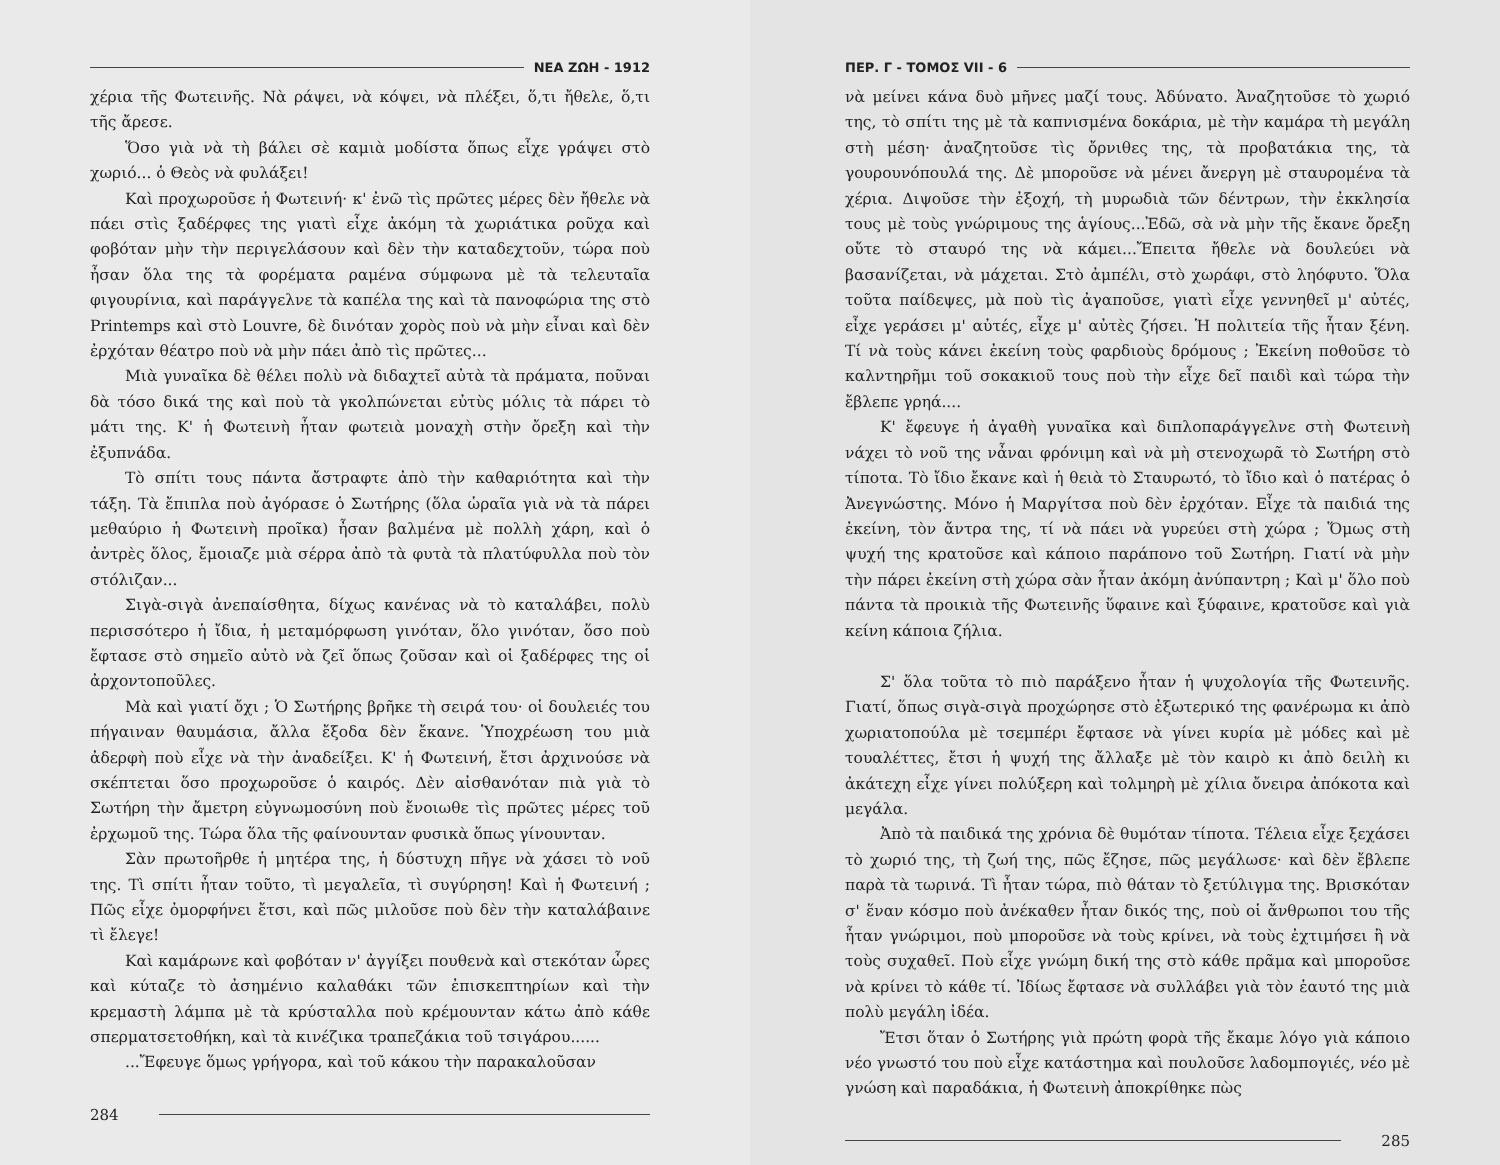ΝΕΑ ΖΩΗ - 1912
χέρια τῆς Φωτεινῆς. Νὰ ράψει, νὰ κόψει, νὰ πλέξει, ὅ,τι ἤθελε, ὅ,τι τῆς ἄρεσε.
Ὅσο γιὰ νὰ τὴ βάλει σὲ καμιὰ μοδίστα ὅπως εἶχε γράψει στὸ χωριό... ὁ Θεὸς νὰ φυλάξει!
Καὶ προχωροῦσε ἡ Φωτεινή· κ' ἐνῶ τὶς πρῶτες μέρες δὲν ἤθελε νὰ πάει στὶς ξαδέρφες της γιατὶ εἶχε ἀκόμη τὰ χωριάτικα ροῦχα καὶ φοβόταν μὴν τὴν περιγελάσουν καὶ δὲν τὴν καταδεχτοῦν, τώρα ποὺ ἦσαν ὅλα της τὰ φορέματα ραμένα σύμφωνα μὲ τὰ τελευταῖα φιγουρίνια, καὶ παράγγελνε τὰ καπέλα της καὶ τὰ πανοφώρια της στὸ Printemps καὶ στὸ Louvre, δὲ δινόταν χορὸς ποὺ νὰ μὴν εἶναι καὶ δὲν ἐρχόταν θέατρο ποὺ νὰ μὴν πάει ἀπὸ τὶς πρῶτες...
Μιὰ γυναῖκα δὲ θέλει πολὺ νὰ διδαχτεῖ αὐτὰ τὰ πράματα, ποῦναι δὰ τόσο δικά της καὶ ποὺ τὰ γκολπώνεται εὐτὺς μόλις τὰ πάρει τὸ μάτι της. Κ' ἡ Φωτεινὴ ἦταν φωτειὰ μοναχὴ στὴν ὄρεξη καὶ τὴν ἐξυπνάδα.
Τὸ σπίτι τους πάντα ἄστραφτε ἀπὸ τὴν καθαριότητα καὶ τὴν τάξη. Τὰ ἔπιπλα ποὺ ἀγόρασε ὁ Σωτήρης (ὅλα ὡραῖα γιὰ νὰ τὰ πάρει μεθαύριο ἡ Φωτεινὴ προῖκα) ἦσαν βαλμένα μὲ πολλὴ χάρη, καὶ ὁ ἀντρὲς ὅλος, ἔμοιαζε μιὰ σέρρα ἀπὸ τὰ φυτὰ τὰ πλατύφυλλα ποὺ τὸν στόλιζαν...
Σιγὰ-σιγὰ ἀνεπαίσθητα, δίχως κανένας νὰ τὸ καταλάβει, πολὺ περισσότερο ἡ ἴδια, ἡ μεταμόρφωση γινόταν, ὅλο γινόταν, ὅσο ποὺ ἔφτασε στὸ σημεῖο αὐτὸ νὰ ζεῖ ὅπως ζοῦσαν καὶ οἱ ξαδέρφες της οἱ ἀρχοντοποῦλες.
Μὰ καὶ γιατί ὄχι ; Ὁ Σωτήρης βρῆκε τὴ σειρά του· οἱ δουλειές του πήγαιναν θαυμάσια, ἄλλα ἔξοδα δὲν ἔκανε. Ὑποχρέωση του μιὰ ἀδερφὴ ποὺ εἶχε νὰ τὴν ἀναδείξει. Κ' ἡ Φωτεινή, ἔτσι ἀρχινούσε νὰ σκέπτεται ὅσο προχωροῦσε ὁ καιρός. Δὲν αἰσθανόταν πιὰ γιὰ τὸ Σωτήρη τὴν ἄμετρη εὐγνωμοσύνη ποὺ ἔνοιωθε τὶς πρῶτες μέρες τοῦ ἐρχωμοῦ της. Τώρα ὅλα τῆς φαίνουνταν φυσικὰ ὅπως γίνουνταν.
Σὰν πρωτοῆρθε ἡ μητέρα της, ἡ δύστυχη πῆγε νὰ χάσει τὸ νοῦ της. Τὶ σπίτι ἦταν τοῦτο, τὶ μεγαλεῖα, τὶ συγύρηση! Καὶ ἡ Φωτεινή ; Πῶς εἶχε ὀμορφήνει ἔτσι, καὶ πῶς μιλοῦσε ποὺ δὲν τὴν καταλάβαινε τὶ ἔλεγε!
Καὶ καμάρωνε καὶ φοβόταν ν' ἀγγίξει πουθενὰ καὶ στεκόταν ὧρες καὶ κύταζε τὸ ἀσημένιο καλαθάκι τῶν ἐπισκεπτηρίων καὶ τὴν κρεμαστὴ λάμπα μὲ τὰ κρύσταλλα ποὺ κρέμουνταν κάτω ἀπὸ κάθε σπερματσετοθήκη, καὶ τὰ κινέζικα τραπεζάκια τοῦ τσιγάρου......
...Ἔφευγε ὅμως γρήγορα, καὶ τοῦ κάκου τὴν παρακαλοῦσαν
284
ΠΕΡ. Γ - ΤΟΜΟΣ VII - 6
νὰ μείνει κάνα δυὸ μῆνες μαζί τους. Ἀδύνατο. Ἀναζητοῦσε τὸ χωριό της, τὸ σπίτι της μὲ τὰ καπνισμένα δοκάρια, μὲ τὴν καμάρα τὴ μεγάλη στὴ μέση· ἀναζητοῦσε τὶς ὄρνιθες της, τὰ προβατάκια της, τὰ γουρουνόπουλά της. Δὲ μποροῦσε νὰ μένει ἄνεργη μὲ σταυρομένα τὰ χέρια. Διψοῦσε τὴν ἐξοχή, τὴ μυρωδιὰ τῶν δέντρων, τὴν ἐκκλησία τους μὲ τοὺς γνώριμους της ἁγίους...Ἐδῶ, σὰ νὰ μὴν τῆς ἔκανε ὄρεξη οὔτε τὸ σταυρό της νὰ κάμει...Ἔπειτα ἤθελε νὰ δουλεύει νὰ βασανίζεται, νὰ μάχεται. Στὸ ἀμπέλι, στὸ χωράφι, στὸ ληόφυτο. Ὅλα τοῦτα παίδεψες, μὰ ποὺ τὶς ἀγαποῦσε, γιατὶ εἶχε γεννηθεῖ μ' αὐτές, εἶχε γεράσει μ' αὐτές, εἶχε μ' αὐτὲς ζήσει. Ἡ πολιτεία τῆς ἦταν ξένη. Τί νὰ τοὺς κάνει ἐκείνη τοὺς φαρδιοὺς δρόμους ; Ἐκείνη ποθοῦσε τὸ καλντηρῆμι τοῦ σοκακιοῦ τους ποὺ τὴν εἶχε δεῖ παιδὶ καὶ τώρα τὴν ἔβλεπε γρηά....
Κ' ἔφευγε ἡ ἀγαθὴ γυναῖκα καὶ διπλοπαράγγελνε στὴ Φωτεινὴ νάχει τὸ νοῦ της νἆναι φρόνιμη καὶ νὰ μὴ στενοχωρᾶ τὸ Σωτήρη στὸ τίποτα. Τὸ ἴδιο ἔκανε καὶ ἡ θειὰ τὸ Σταυρωτό, τὸ ἴδιο καὶ ὁ πατέρας ὁ Ἀνεγνώστης. Μόνο ἡ Μαργίτσα ποὺ δὲν ἐρχόταν. Εἶχε τὰ παιδιά της ἐκείνη, τὸν ἄντρα της, τί νὰ πάει νὰ γυρεύει στὴ χώρα ; Ὅμως στὴ ψυχή της κρατοῦσε καὶ κάποιο παράπονο τοῦ Σωτήρη. Γιατί νὰ μὴν τὴν πάρει ἐκείνη στὴ χώρα σὰν ἦταν ἀκόμη ἀνύπαντρη ; Καὶ μ' ὅλο ποὺ πάντα τὰ προικιὰ τῆς Φωτεινῆς ὕφαινε καὶ ξύφαινε, κρατοῦσε καὶ γιὰ κείνη κάποια ζήλια.
Σ' ὅλα τοῦτα τὸ πιὸ παράξενο ἦταν ἡ ψυχολογία τῆς Φωτεινῆς. Γιατί, ὅπως σιγὰ-σιγὰ προχώρησε στὸ ἐξωτερικό της φανέρωμα κι ἀπὸ χωριατοπούλα μὲ τσεμπέρι ἔφτασε νὰ γίνει κυρία μὲ μόδες καὶ μὲ τουαλέττες, ἔτσι ἡ ψυχή της ἄλλαξε μὲ τὸν καιρὸ κι ἀπὸ δειλὴ κι ἀκάτεχη εἶχε γίνει πολύξερη καὶ τολμηρὴ μὲ χίλια ὄνειρα ἀπόκοτα καὶ μεγάλα.
Ἀπὸ τὰ παιδικά της χρόνια δὲ θυμόταν τίποτα. Τέλεια εἶχε ξεχάσει τὸ χωριό της, τὴ ζωή της, πῶς ἔζησε, πῶς μεγάλωσε· καὶ δὲν ἔβλεπε παρὰ τὰ τωρινά. Τὶ ἦταν τώρα, πιὸ θάταν τὸ ξετύλιγμα της. Βρισκόταν σ' ἕναν κόσμο ποὺ ἀνέκαθεν ἦταν δικός της, ποὺ οἱ ἄνθρωποι του τῆς ἦταν γνώριμοι, ποὺ μποροῦσε νὰ τοὺς κρίνει, νὰ τοὺς ἐχτιμήσει ἢ νὰ τοὺς συχαθεῖ. Ποὺ εἶχε γνώμη δική της στὸ κάθε πρᾶμα καὶ μποροῦσε νὰ κρίνει τὸ κάθε τί. Ἰδίως ἔφτασε νὰ συλλάβει γιὰ τὸν ἑαυτό της μιὰ πολὺ μεγάλη ἰδέα.
Ἔτσι ὅταν ὁ Σωτήρης γιὰ πρώτη φορὰ τῆς ἔκαμε λόγο γιὰ κάποιο νέο γνωστό του ποὺ εἶχε κατάστημα καὶ πουλοῦσε λαδομπογιές, νέο μὲ γνώση καὶ παραδάκια, ἡ Φωτεινὴ ἀποκρίθηκε πὼς
285